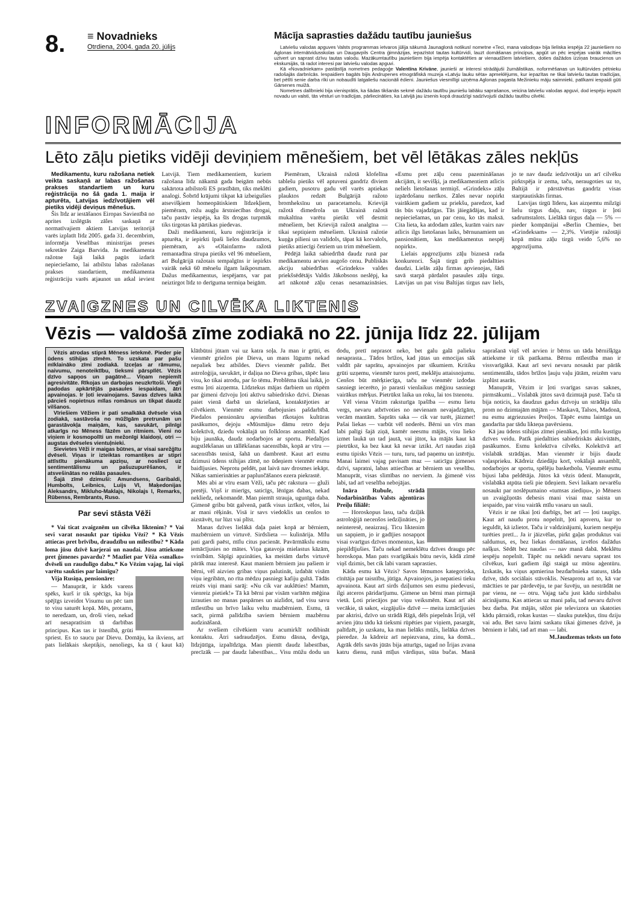8. ≡ Novadnieks Otrdiena, 2004. gada 20. jūlijs
INFORMĀCIJA
Mācīja saprasties dažādu tautību jauniešus
Latviešu valodas apguves Valsts programmas ietvaros jūlija sākumā Jaunaglonā notikusī nometne «Teci, mana valodiņa» bija lieliska iespēja 22 jauniešiem no Aglonas internātvidusskolas un Daugavpils Centra ģimnāzijas, iepazīstot tautas kultūrvidi, lauzt domāšanas principus, apgūt un pēc iespējas vairāk mācīties uztvert un saprast dzīvu tautas valodu. Mazākumtautību jauniešiem bija iespēja kontaktēties ar vienaudžiem latviešiem, doties dažādos izziņas braucienos un ekskursijās, tā radot interesi par latviešu valodas apguvi.
Kā «Novadniekam» pastāstīja nometnes pedagoģe Valentīna Krivāne, jaunieši ar interesi strādājuši žurnālistikas, noformēšanas un kultūrvides pētnieku radošajās darbnīcās. Iespaidiem bagāts bijis Andrupenes etnogrāfiskā muzeja «Latvju lauku sēta» apmeklējums, kur iepazītas ne tikai latviešu tautas tradīcijas, bet pētīti senie darba rīki un nobaudīti latgaliešu nacionāli ēdieni. Jauniešus viesmīlīgi uzņēma Aglonas pagasta Mežinieku māju saimnieki, patīkami iespaidi gūti Gārsenes muižā.
Nometnes dalībnieki bija vienisprātis, ka šādas tikšanās sekmē dažādu tautību jauniešu labāku saprašanos, veicina latviešu valodas apguvi, dod iespēju iepazīt novadu un valsti, tās vēsturi un tradīcijas, pārliecināties, ka Latvijā jau izsenis kopā draudzīgi sadzīvojuši dažādu tautību cilvēki.
Lēto zāļu pietiks vidēji deviņiem mēnešiem, bet vēl lētākas zāles nekļūs
Medikamentu, kuru ražošana netiek veikta saskaņā ar labas ražošanas prakses standartiem un kuru reģistrācija no šā gada 1. maija ir apturēta, Latvijas iedzīvotājiem vēl pietiks vidēji deviņus mēnešus.
Šis līdz ar iestāšanos Eiropas Savienībā no aprites izslēgtās zāles saskaņā ar normatīvajiem aktiem Latvijas teritorijā varēs izplatīt līdz 2005. gada 31. decembrim, informēja Veselības ministrijas preses sekretāre Zaiga Barvida. Ja medikamenta ražotne šajā laikā pagūs izdarīt nepieciešamo, lai atbilstu labas ražošanas prakses standartiem, medikamenta reģistrāciju varēs atjaunot un atkal ieviest Latvijā. Tiem medikamentiem, kuriem ražošana līdz nākamā gada beigām nebūs sakārtota atbilstoši ES prasībām, tiks meklēti analogi. Šobrīd krājumi tikpat kā izbeigušies atsevišķiem homeopātiskiem līdzekļiem, piemēram, rožu augļu ārstniecības drogai, taču pastāv iespēja, ka šīs drogas turpmāk tiks tirgotas kā pārtikas piedevas.
Daži medikamenti, kuru reģistrācija ir apturēta, ir iepirkti īpaši lielos daudzumos, piemēram, a/s «Olainfarm» ražotā remantadīna sīrupa pietiks vēl 96 mēnešiem, arī Bulgārijā ražotais tempalgīns ir iepirkts vairāk nekā 60 mēnešu ilgam laikposmam. Dažus medikamentus, iespējams, var pat neiztirgot līdz to derīguma termiņa beigām.
Piemēram, Ukrainā ražotā klofelīna tablešu pietiks vēl aptuveni gandrīz diviem gadiem, pusotru gadu vēl varēs aptiekas plauktos redzēt Bulgārijā ražoto bromheksīnu un paracetamolu. Krievijā ražotā dimedrola un Ukrainā ražotā mukaltīna varētu pietikt vēl desmit mēnešiem, bet Krievijā ražotā analgīna — tikai septiņiem mēnešiem. Ukrainā ražotie kuņģa pilieni un validols, tāpat kā korvalols, pietiks attiecīgi četriem un trim mēnešiem.
Pēdējā laikā sabiedrībā daudz runā par medikamentu arvien augošo cenu. Publiskās akciju sabiedrības «Grindeks» valdes priekšsēdētājs Valdis Jākobsons neslēpj, ka arī nākotnē zāļu cenas nesamazināsies. «Esmu pret zāļu cenu pazemināšanas akcijām, it sevišķi, ja medikamentiem atlicis neliels lietošanas termiņš. «Grindeks» zāļu izpārdošanu nerīkos. Zāles nevar nopirkt vairākiem gadiem uz priekšu, paredzot, kad tās būs vajadzīgas. Tās jāiegādājas, kad ir nepieciešamas, un par cenu, ko tās maksā. Cita lieta, ka atdodam zāles, kurām vairs nav atlicis ilgs lietošanas laiks, bērnunamiem un pansionātiem, kas medikamentus nespēj nopirkt».
Lielais apgrozījums zāļu biznesā rada konkurenci. Šajā tirgū grib piedalīties daudzi. Lielās zāļu firmas apvienojas, šādi savā starpā pārdalot pasaules zāļu tirgu. Latvijas un pat visu Baltijas tirgus nav liels, jo te nav daudz iedzīvotāju un arī cilvēku pirktspēja ir zema, taču, neraugoties uz to, Baltijā ir pārstāvētas gandrīz visas starptautiskās firmas.
Latvijas tirgū līderu, kas aizņemtu milzīgi lielu tirgus daļu, nav, tirgus ir ļoti sadrumstalots. Lielākā tirgus daļa — 5% — pieder kompānijai «Berlin Chemie», bet «Grindeksam» — 2,3%. Vietējie ražotāji kopā mūsu zāļu tirgū veido 5,6% no apgrozījuma.
ZVAIGZNES UN CILVĒKA LIKTENIS
Vēzis — valdošā zīme zodiakā no 22. jūnija līdz 22. jūlijam
Vēzis atrodas stiprā Mēness ietekmē. Pieder pie ūdens stihijas zīmēm. To uzskata par pašu mīklaināko zīmi zodiakā. Izceļas ar rāmumu, naivumu, nenoteiktību, tieksmi pārspīlēt. Vēzis dzīvo sapņos un pagātnē... Viņam nepiemīt agresivitāte. Rīkojas un darbojas neuzkrītoši. Viegli padodas apkārtējās pasaules iespaidam, ātri apvainojas. Ir ļoti ievainojams. Savas dzīves laikā pārcieš nopietnus mīlas romānus un tikpat daudz vilšanos.
Vīriešiem Vēžiem ir pati smalkākā dvēsele visā zodiakā, sastāvoša no mūžīgām pretrunām un garastāvokļa maiņām, kas, savukārt, pilnīgi atkarīgs no Mēness fāzēm un ritmiem. Vieni no viņiem ir kosmopolīti un mežonīgi klaidoņi, otri — augstas dvēseles vientuļnieki.
Sievietes Vēži ir maigas būtnes, ar visai sarežģītu dvēseli. Viņas ir izteiktas romantiķes ar stipri attīstītu pienākuma apziņu, ar nosliecī uz sentimentālismu un pašuzupurēšanos, ir atsvešinātas no reālās pasaules.
Šajā zīmē dzimuši: Amundsens, Garibaldi, Humbolts, Leibnics, Luijs VI, Maķedonijas Aleksandrs, Mikluho-Maklajs, Nikolajs I, Remarks, Rūbenss, Rembrants, Ruso.
Par sevi stāsta Vēži
* Vai ticat zvaigznēm un cilvēka liktenim? * Vai sevi varat nosaukt par tipisku Vēzi? * Kā Vēzis attiecas pret brīvību, draudzību un mīlestību? * Kāda loma jūsu dzīvē karjerai un naudai. Jūsu attieksme pret ģimenes pavardu? * Mazliet par Vēža «smalko» dvēseli un raudulīgo dabu.* Ko Vēzim vajag, lai viņš varētu saukties par laimīgu?
Vija Rusiņa, pensionāre:
— Manuprāt, ir kāds varens spēks, kurš ir tik spēcīgs, ka bija spējīgs izveidot Visumu un pēc tam to visu saturēt kopā. Mēs, protams, to neredzam, un, droši vien, nekad arī nesapratīsim tā darbības principus. Kas tas ir īstenībā, grūti spriest. Es to saucu par Dievu. Domāju, ka ikviens, arī pats lielākais skeptiķis, nenoliegs, ka tā ( kaut kā) klātbūtni jūtam vai uz katra soļa. Ja man ir grūti, es vienmēr griežos pie Dieva, un mans lūgums nekad nepaliek bez atbildes. Dievs vienmēr palīdz. Bet astroloģija, savukārt, ir daļiņa no Dieva gribas, tāpēc lasu visu, ko tikai atrodu, par šo tēmu. Problēma tikai laikā, jo esmu ļoti aizņemta. Līdztekus mājas darbiem un rūpēm par ģimeni dzīvoju ļoti aktīvu sabiedrisko dzīvi. Dienas paiet vienā darbā un skriešanā, kontaktējoties ar cilvēkiem. Vienmēr esmu darbojusies pašdarbībā. Piedalos pensionāru apvienības rīkotajos kultūras pasākumos, dejoju «Mūsmāju» dāmu retro deju kolektīvā, dziedu vokālajā un folkloras ansamblī. Kad biju jaunāka, daudz nodarbojos ar sportu. Piedalījos augstlēkšanas un tāllēkšanas sacensībās, kopā ar vīru — sacensībās tenisā, šahā un dambretē. Kaut arī esmu dzimusi ūdens stihijas zīmē, no ūdeņiem vienmēr esmu baidījusies. Neprotu peldēt, pat laivā nav drosmes iekāpt. Nākas samierināties ar paplunčāšanos ezera piekrastē.
Mēs abi ar vīru esam Vēži, taču pēc rakstura — gluži pretēji. Viņš ir mierīgs, saticīgs, lēnīgas dabas, nekad nekliedz, nekomandē. Man piemīt strauja, ugunīga daba. Ģimenē gribu būt galvenā, patīk visus izrīkot, vēlos, lai ar mani rēķinās. Visā ir savs viedoklis un cenšos to aizstāvēt, tur lūzt vai plīst.
Manas dzīves lielākā daļa paiet kopā ar bērniem, mazbērniem un virtuvē. Sirdslieta — kulinārija. Mīlu pati gardi paēst, mīlu citus pacienāt. Pavārmākslu esmu iemācījusies no mātes. Viņa gatavoja mielastus kāzām, svinībām. Sāpīgi apzināties, ka meitām darbs virtuvē pārāk maz interesē. Kaut maniem bērniem jau pašiem ir bērni, vēl aizvien gribas viņus palutināt, izdabāt visām viņu iegribām, no rīta mēdzu pasniegt kafiju gultā. Tādās reizēs viņi mani sarāj: «Nu cik var auklēties! Mamm, vienreiz pietiek!» Tā kā bērni par visām varītēm mēģina izrauties no manas paspārnes un aizlidot, tad visu savu mīlestību un brīvo laiku veltu mazbērniem. Esmu, tā sacīt, pirmā palīdzība saviem bērniem mazbērnu audzināšanā.
Ar svešiem cilvēkiem varu acumirklī nodibināt kontaktu. Ātri sadraudzējos. Esmu dāsna, devīga, līdzjūtīga, izpalīdzīga. Man piemīt daudz labestības, precīzāk — par daudz labestības... Visu mūžu dodu un dodu, pretī neprasot neko, bet galu galā palieku nesaprasta... Tādos brīžos, kad jūtas un emocijas sāk valdīt pār saprātu, apvainojos par sīkumiem. Kritiku grūti uzņemu, vienmēr turos pretī, meklēju attaisnojumu. Cenšos būt mērķtiecīga, taču ne vienmēr izdodas sasniegt iecerēto, jo parasti vienlaikus mēģinu sasniegt vairākus mērķus. Pietrūkst laika un roku, lai tos īstenotu.
Vēl viena Vēzim raksturīga īpašība — esmu lietu vergs, nevaru atbrīvoties no nevienam nevajadzīgām, vecām mantām. Saprāts saka — cik var turēt, jāizmet! Pašai liekas — varbūt vēl noderēs. Bērni un vīrs man labi palīgi šajā ziņā, kamēr neesmu mājās, visu lieko izmet laukā un tad jautā, vai jūtot, ka mājās kaut kā pietrūkst, ka bez kaut kā nevar iztikt. Arī naudas ziņā esmu tipisks Vēzis — turu, turu, tad paņemu un iztērēju. Manai laimei vajag pavisam maz — saticīgu ģimenes dzīvi, sapratni, labas attiecības ar bērniem un veselību. Manuprāt, visas slimības no nerviem. Ja ģimenē viss labi, tad arī veselība nebojājas.
Ināra Rubule, strādā Nodarbinātības Valsts aģentūras Preiļu filiālē:
— Horoskopus lasu, taču dziļāk astroloģijā necenšos iedziļināties, jo neinteresē, neaizrauj. Ticu liktenim un sapņiem, jo ir gadījies nosapņot visai svarīgus dzīves momentus, kas piepildījušies. Taču nekad nemeklētu dzīves draugu pēc horoskopa. Man pats svarīgākais būtu nevis, kādā zīmē viņš dzimis, bet cik labi varam saprasties.
Kāda esmu kā Vēzis? Savos lēmumos kategoriska, cīnītāja par taisnību, jūtīga. Apvainojos, ja nepatiesi tieku apvainota. Kaut arī sirds dziļumos sen esmu piedevusi, ilgi atceros pāridarījumu. Ģimene un bērni man pirmajā vietā. Ļoti priecājos par viņu veiksmēm. Kaut arī abi vecākie, tā sakot, «izgājuši» dzīvē — meita izmācījusies par aktrisi, dzīvo un strādā Rīgā, dēls piepelnās Īrijā, vēl arvien jūtu tādu kā tieksmi rūpēties par viņiem, pasargāt, palīdzēt, jo uzskatu, ka man lielāks mūžs, lielāka dzīves pieredze. Ja kādreiz arī nepiezvana, zinu, ka domā... Agrāk dēls savās jūtās bija atturīgs, tagad no Īrijas zvana katru dienu, runā mīļus vārdiņus, sūta bučas. Manā saprašanā viņš vēl arvien ir bērns un tāda bērnišķīga attieksme ir tik patīkama. Bērnu mīlestība man ir vissvarīgākā. Kaut arī sevi nevaru nosaukt par pārāk sentimentālu, tādos brīžos ļauju vaļu jūtām, reizēm varu izplūst asarās.
Manuprāt, Vēzim ir ļoti svarīgas savas saknes, pirmsākumi... Vislabāk jūtos savā dzimtajā pusē. Taču tā bija noticis, ka daudzus gadus dzīvoju un strādāju tālu prom no dzimtajām mājām — Maskavā, Talsos, Madonā, nu esmu atgriezusies Preiļos. Tāpēc esmu laimīga un gandarīta par tādu likteņa pavērsienu.
Kā jau ūdens stihijas zīmei pienākas, ļoti mīlu kustīgu dzīves veidu. Patīk piedalīties sabiedriskās aktivitātēs, pasākumos. Esmu kolektīva cilvēks. Kolektīvā arī vislabāk strādājas. Man vienmēr ir bijis daudz vaļasprieku. Kādreiz dziedāju korī, vokālajā ansamblī, nodarbojos ar sportu, spēlēju basketbolu. Vienmēr esmu bijusi laba peldētāja. Jūtos kā vēzis ūdenī. Manuprāt, vislabākā atpūta tieši pie ūdeņiem. Sevi laikam nevarēšu nosaukt par noslēpumaino «tumsas ziediņu», jo Mēness un zvaigžņotās debesis mani visai maz saista un iespaido, par visu vairāk mīlu vasaru un sauli.
Vēzis ir ne tikai ļoti darbīgs, bet arī — ļoti taupīgs. Kaut arī naudu protu nopelnīt, ļoti apsveru, kur to ieguldīt, kā izlietot. Taču ir valdzinājumi, kuriem nespēju turēties pretī... Ja ir jāizvēlas, pirkt gaļas produktus vai saldumus, es, bez liekas domāšanas, izvēlos dažādus našķus. Sēdēt bez naudas — nav manā dabā. Meklētu iespēju nopelnīt. Tāpēc nu nekādi nevaru saprast tos cilvēkus, kuri gadiem ilgi staigā uz mūsu aģentūru. Izskatās, ka viņus apmierina bezdarbnieka statuss, tāda dzīve, tāds sociālais stāvoklis. Nesaprotu arī to, kā var mācīties te par pārdevēju, te par šuvēju, un nestrādāt ne par vienu, ne — otru. Vajag taču just kādu sirdsbalss aicinājumu. Kas attiecas uz mani pašu, tad nevaru dzīvot bez darba. Pat mājās, sēžot pie televizora un skatoties kādu pārraidi, rokas kustas — slauku putekļus, tīnu dziju vai adu. Bet savu laimi saskatu tikai ģimenes dzīvē, ja bērniem ir labi, tad arī man — labi.
M.Jaudzemas teksts un foto